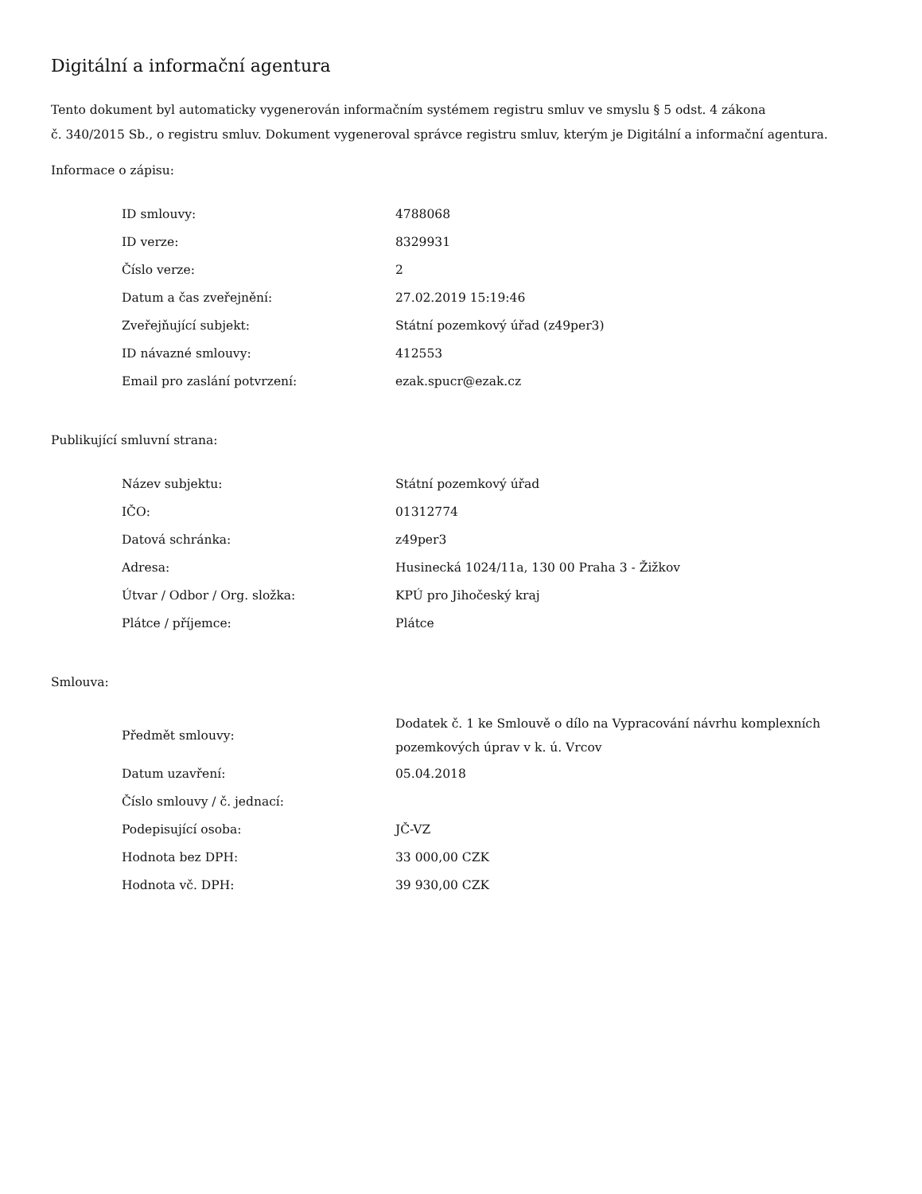Digitální a informační agentura
Tento dokument byl automaticky vygenerován informačním systémem registru smluv ve smyslu § 5 odst. 4 zákona
č. 340/2015 Sb., o registru smluv. Dokument vygeneroval správce registru smluv, kterým je Digitální a informační agentura.
Informace o zápisu:
| ID smlouvy: | 4788068 |
| ID verze: | 8329931 |
| Číslo verze: | 2 |
| Datum a čas zveřejnění: | 27.02.2019 15:19:46 |
| Zveřejňující subjekt: | Státní pozemkový úřad (z49per3) |
| ID návazné smlouvy: | 412553 |
| Email pro zaslání potvrzení: | ezak.spucr@ezak.cz |
Publikující smluvní strana:
| Název subjektu: | Státní pozemkový úřad |
| IČO: | 01312774 |
| Datová schránka: | z49per3 |
| Adresa: | Husinecká 1024/11a, 130 00 Praha 3 - Žižkov |
| Útvar / Odbor / Org. složka: | KPÚ pro Jihočeský kraj |
| Plátce / příjemce: | Plátce |
Smlouva:
| Předmět smlouvy: | Dodatek č. 1 ke Smlouvě o dílo na Vypracování návrhu komplexních pozemkových úprav v k. ú. Vrcov |
| Datum uzavření: | 05.04.2018 |
| Číslo smlouvy / č. jednací: | |
| Podepisující osoba: | JČ-VZ |
| Hodnota bez DPH: | 33 000,00 CZK |
| Hodnota vč. DPH: | 39 930,00 CZK |